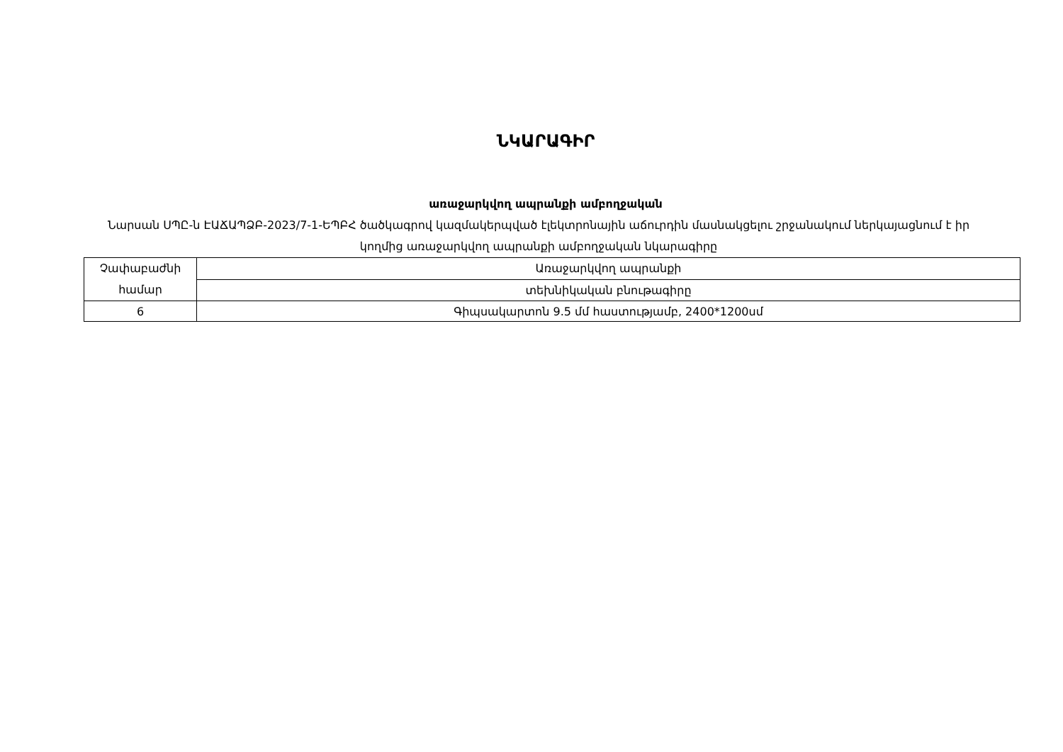ՆԿԱՐԱԳԻՐ
առաջարկվող ապրանքի ամբողջական
Նարսան ՍՊԸ-ն ԷԱՃԱՊՁԲ-2023/7-1-ԵՊԲՀ ծածկագրով կազմակերպված էլեկտրոնային աճուրդին մասնակցելու շրջանակում ներկայացնում է իր կողմից առաջարկվող ապրանքի ամբողջական նկարագիրը
| Չափաբաժնի համար | Առաջարկվող ապրանքի |
| | տեխնիկական բնութագիրը |
| 6 | Գիպսակարտոն 9.5 մմ հաստությամբ, 2400*1200սմ |